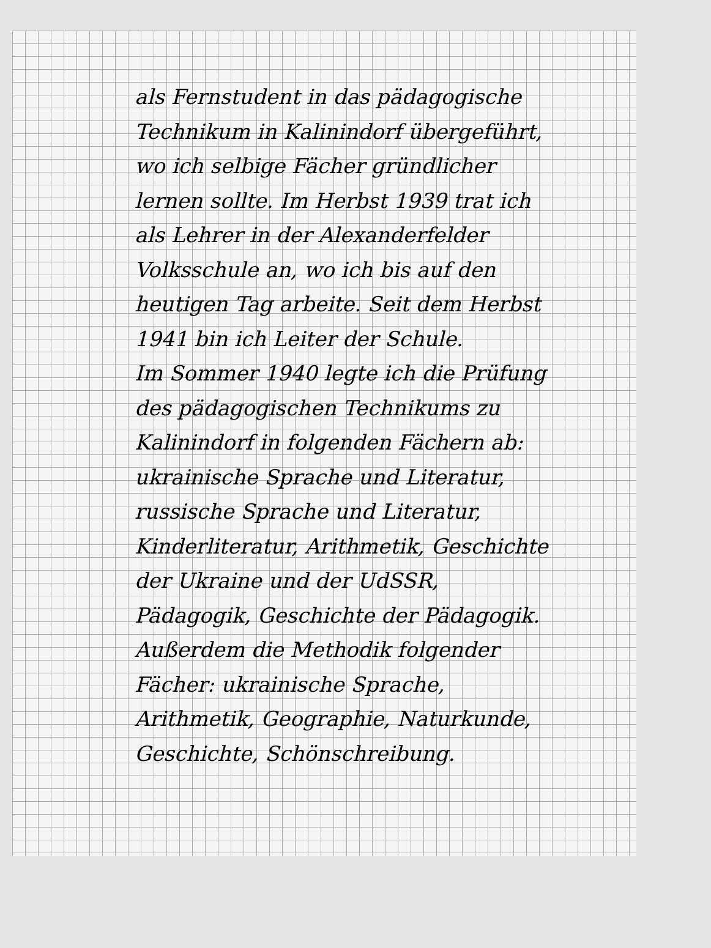als Fernstudent in das pädagogische
Technikum in Kalinindorf übergeführt,
wo ich selbige Fächer gründlicher
lernen sollte. Im Herbst 1939 trat ich
als Lehrer in der Alexanderfelder
Volksschule an, wo ich bis auf den
heutigen Tag arbeite. Seit dem Herbst
1941 bin ich Leiter der Schule.
Im Sommer 1940 legte ich die Prüfung
des pädagogischen Technikums zu
Kalinindorf in folgenden Fächern ab:
ukrainische Sprache und Literatur,
russische Sprache und Literatur,
Kinderliteratur, Arithmetik, Geschichte
der Ukraine und der UdSSR,
Pädagogik, Geschichte der Pädagogik.
Außerdem die Methodik folgender
Fächer: ukrainische Sprache,
Arithmetik, Geographie, Naturkunde,
Geschichte, Schönschreibung.